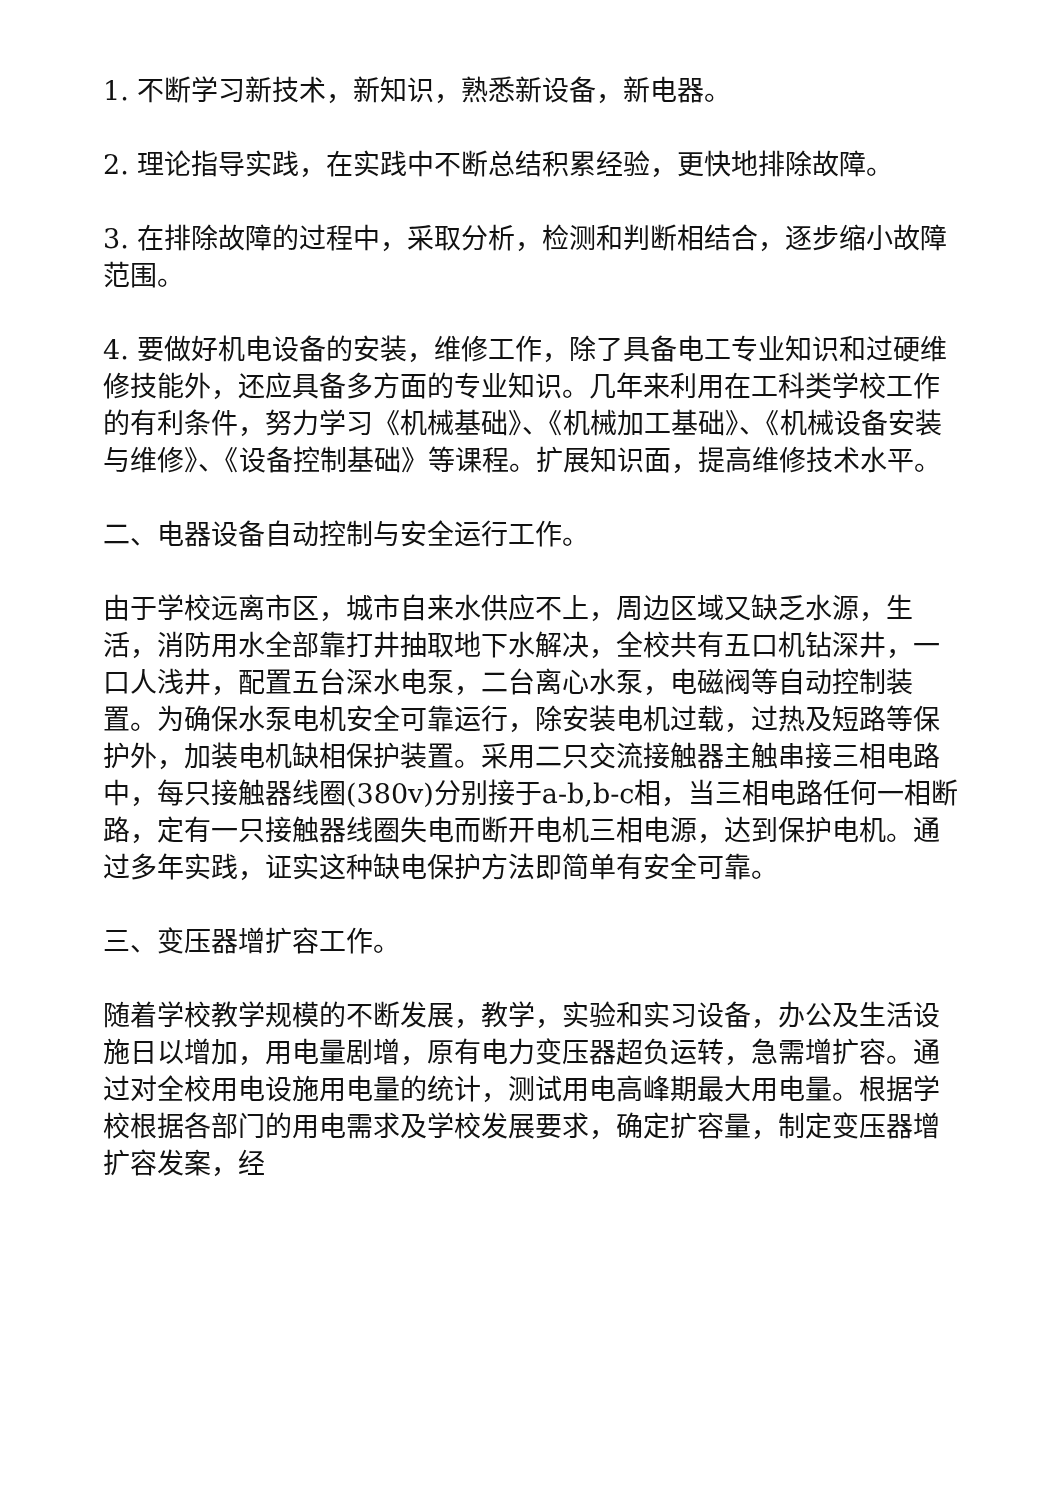1. 不断学习新技术，新知识，熟悉新设备，新电器。
2. 理论指导实践，在实践中不断总结积累经验，更快地排除故障。
3. 在排除故障的过程中，采取分析，检测和判断相结合，逐步缩小故障范围。
4. 要做好机电设备的安装，维修工作，除了具备电工专业知识和过硬维修技能外，还应具备多方面的专业知识。几年来利用在工科类学校工作的有利条件，努力学习《机械基础》、《机械加工基础》、《机械设备安装与维修》、《设备控制基础》等课程。扩展知识面，提高维修技术水平。
二、电器设备自动控制与安全运行工作。
由于学校远离市区，城市自来水供应不上，周边区域又缺乏水源，生活，消防用水全部靠打井抽取地下水解决，全校共有五口机钻深井，一口人浅井，配置五台深水电泵，二台离心水泵，电磁阀等自动控制装置。为确保水泵电机安全可靠运行，除安装电机过载，过热及短路等保护外，加装电机缺相保护装置。采用二只交流接触器主触串接三相电路中，每只接触器线圈(380v)分别接于a-b,b-c相，当三相电路任何一相断路，定有一只接触器线圈失电而断开电机三相电源，达到保护电机。通过多年实践，证实这种缺电保护方法即简单有安全可靠。
三、变压器增扩容工作。
随着学校教学规模的不断发展，教学，实验和实习设备，办公及生活设施日以增加，用电量剧增，原有电力变压器超负运转，急需增扩容。通过对全校用电设施用电量的统计，测试用电高峰期最大用电量。根据学校根据各部门的用电需求及学校发展要求，确定扩容量，制定变压器增扩容发案，经